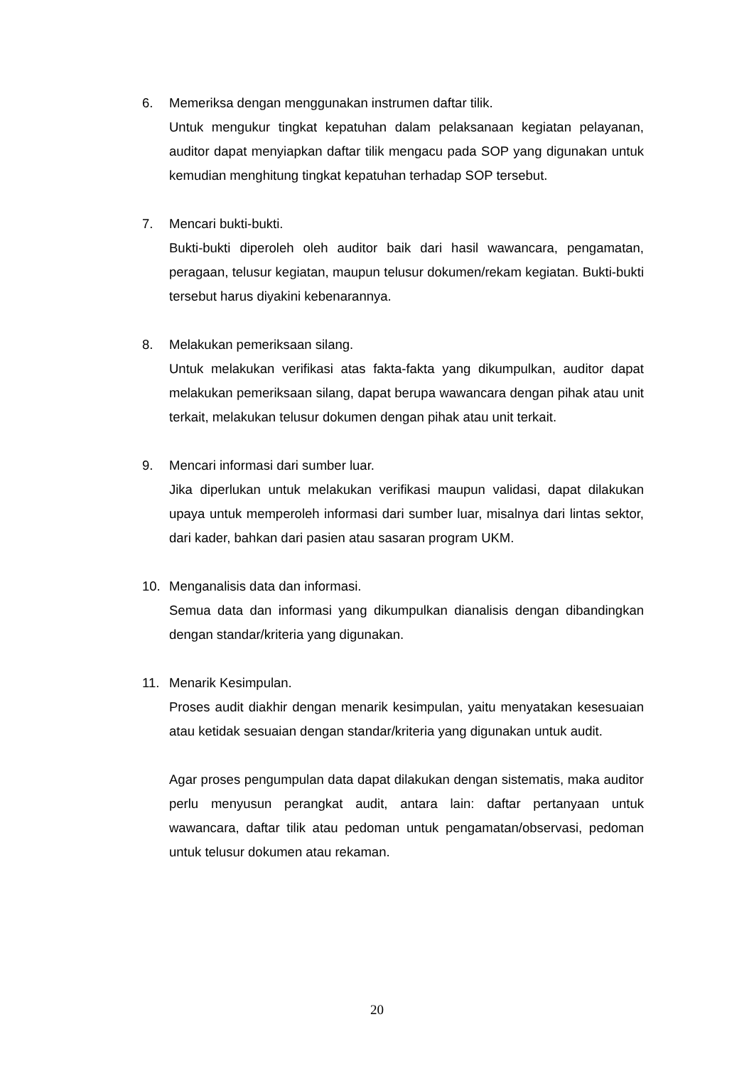6. Memeriksa dengan menggunakan instrumen daftar tilik.
Untuk mengukur tingkat kepatuhan dalam pelaksanaan kegiatan pelayanan, auditor dapat menyiapkan daftar tilik mengacu pada SOP yang digunakan untuk kemudian menghitung tingkat kepatuhan terhadap SOP tersebut.
7. Mencari bukti-bukti.
Bukti-bukti diperoleh oleh auditor baik dari hasil wawancara, pengamatan, peragaan, telusur kegiatan, maupun telusur dokumen/rekam kegiatan. Bukti-bukti tersebut harus diyakini kebenarannya.
8. Melakukan pemeriksaan silang.
Untuk melakukan verifikasi atas fakta-fakta yang dikumpulkan, auditor dapat melakukan pemeriksaan silang, dapat berupa wawancara dengan pihak atau unit terkait, melakukan telusur dokumen dengan pihak atau unit terkait.
9. Mencari informasi dari sumber luar.
Jika diperlukan untuk melakukan verifikasi maupun validasi, dapat dilakukan upaya untuk memperoleh informasi dari sumber luar, misalnya dari lintas sektor, dari kader, bahkan dari pasien atau sasaran program UKM.
10. Menganalisis data dan informasi.
Semua data dan informasi yang dikumpulkan dianalisis dengan dibandingkan dengan standar/kriteria yang digunakan.
11. Menarik Kesimpulan.
Proses audit diakhir dengan menarik kesimpulan, yaitu menyatakan kesesuaian atau ketidak sesuaian dengan standar/kriteria yang digunakan untuk audit.
Agar proses pengumpulan data dapat dilakukan dengan sistematis, maka auditor perlu menyusun perangkat audit, antara lain: daftar pertanyaan untuk wawancara, daftar tilik atau pedoman untuk pengamatan/observasi, pedoman untuk telusur dokumen atau rekaman.
20